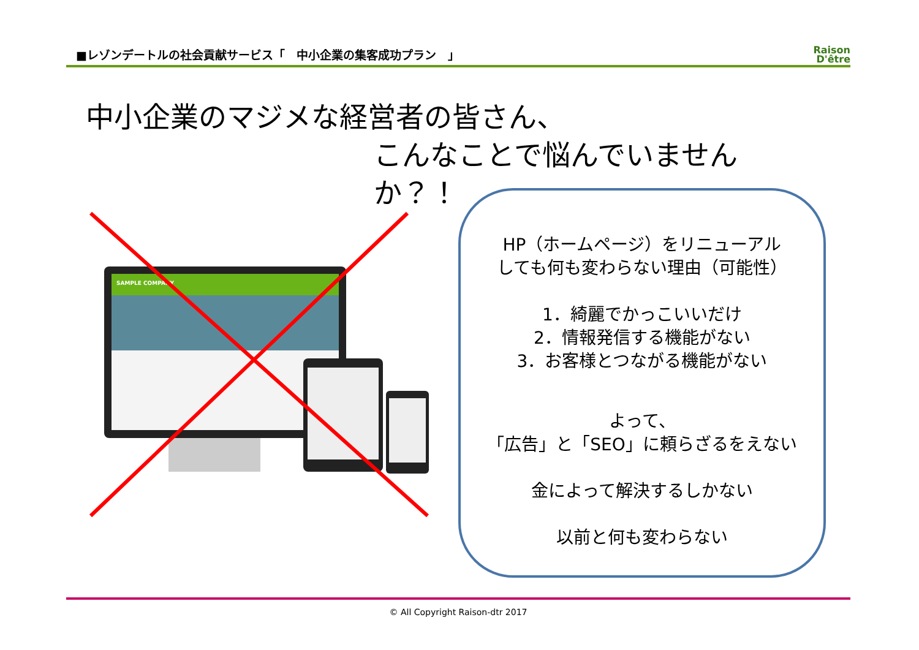■レゾンデートルの社会貢献サービス「　中小企業の集客成功プラン　」
Raison
D'être
中小企業のマジメな経営者の皆さん、
こんなことで悩んでいませんか？！
SAMPLE COMPANY
HP（ホームページ）をリニューアル
しても何も変わらない理由（可能性）
1．綺麗でかっこいいだけ
2．情報発信する機能がない
3．お客様とつながる機能がない
よって、
「広告」と「SEO」に頼らざるをえない
金によって解決するしかない
以前と何も変わらない
© All Copyright Raison-dtr 2017